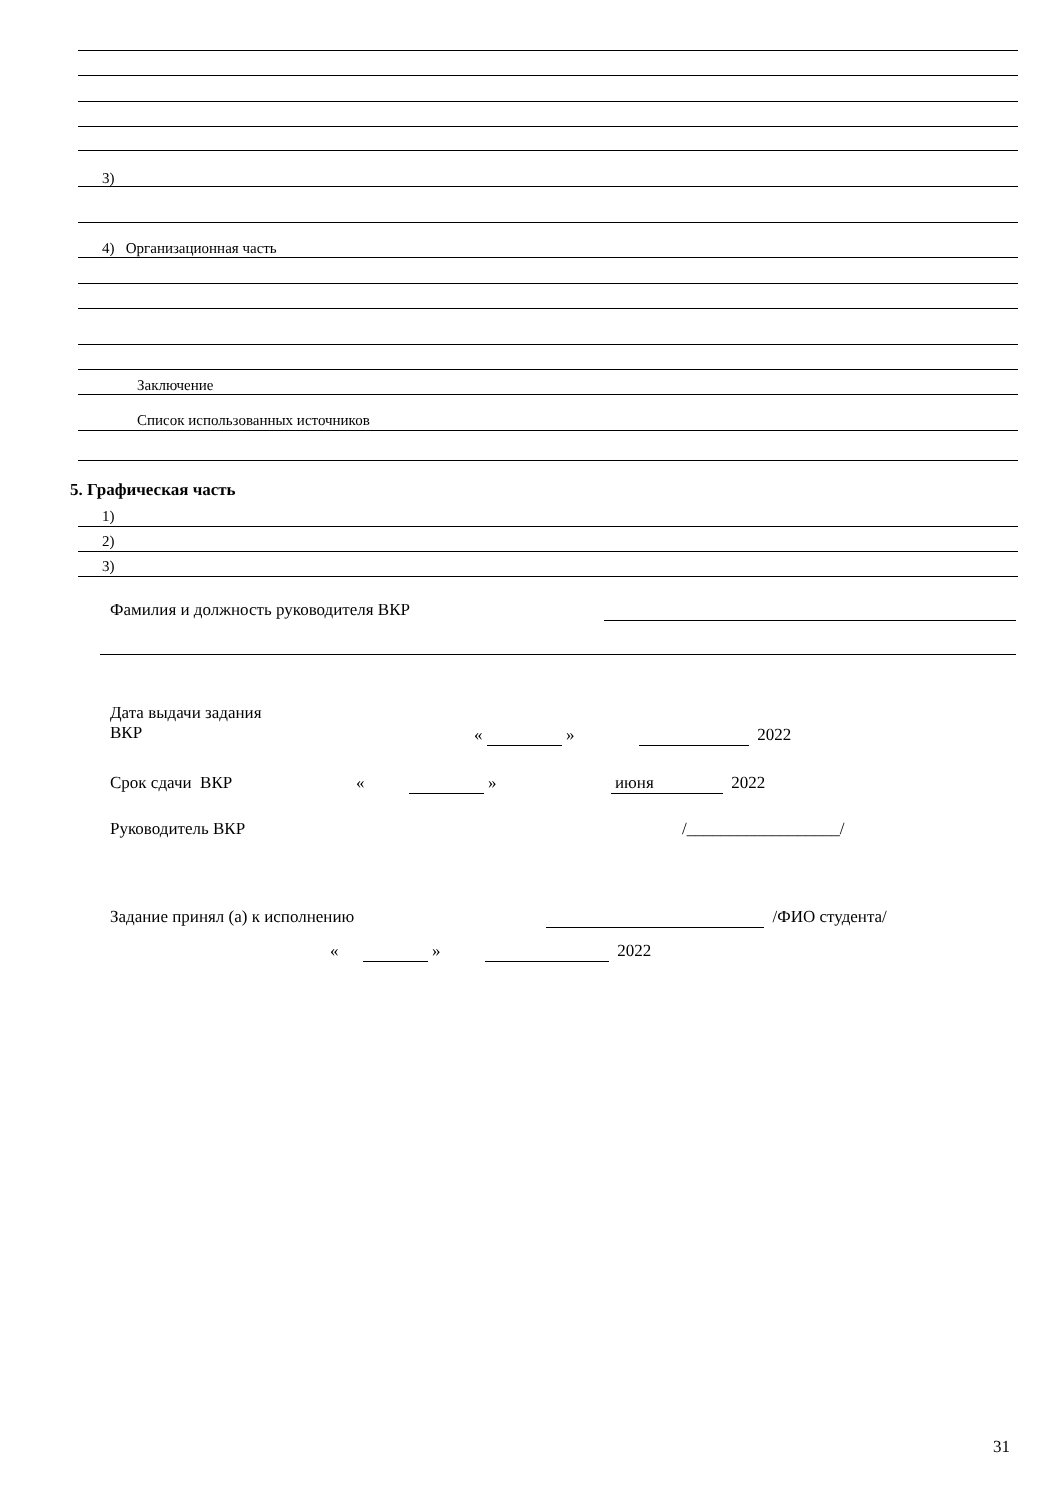3)
4) Организационная часть
Заключение
Список использованных источников
5. Графическая часть
1)
2)
3)
Фамилия и должность руководителя ВКР
Дата выдачи задания
ВКР
« » 2022
Срок сдачи ВКР « » июня 2022
Руководитель ВКР /__________________/
Задание принял (а) к исполнению /ФИО студента/
« » 2022
31